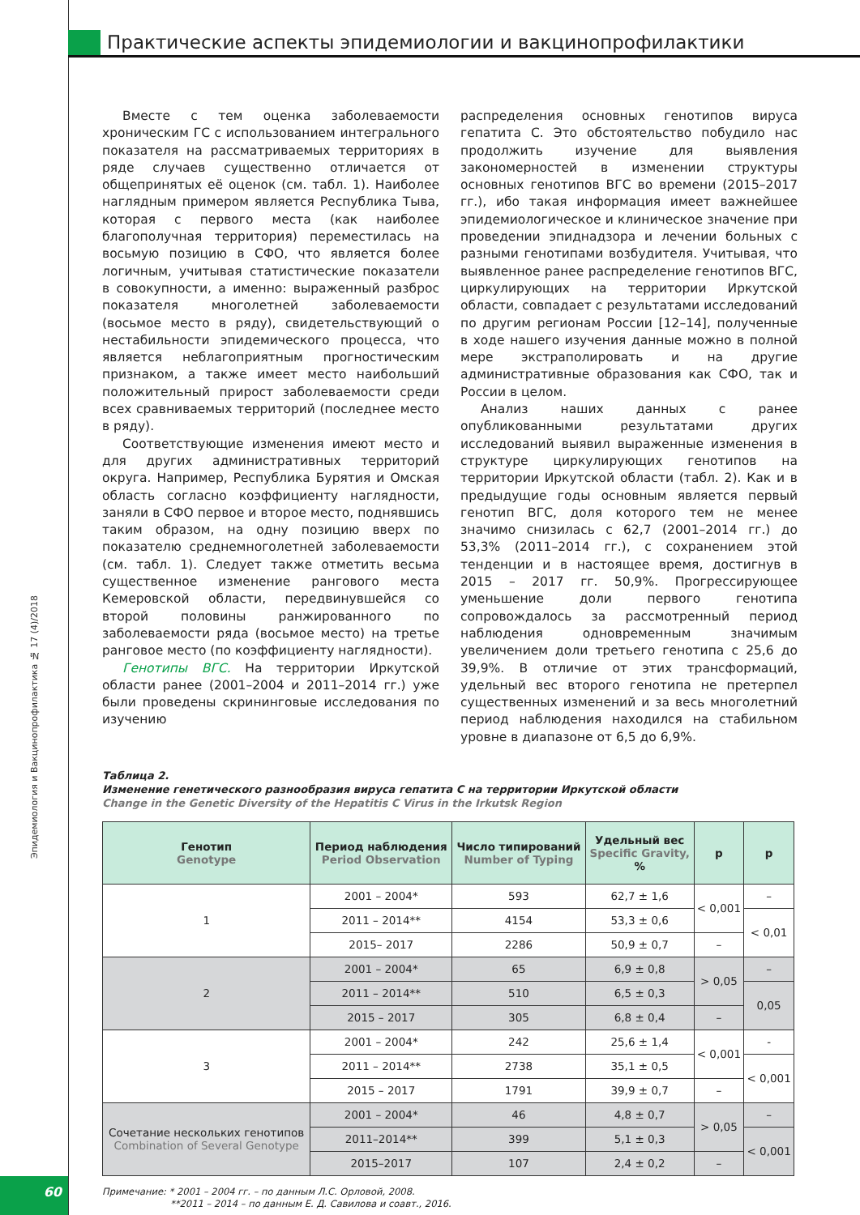Практические аспекты эпидемиологии и вакцинопрофилактики
Эпидемиология и Вакцинопрофилактика № 17 (4)/2018
60
Вместе с тем оценка заболеваемости хроническим ГС с использованием интегрального показателя на рассматриваемых территориях в ряде случаев существенно отличается от общепринятых её оценок (см. табл. 1). Наиболее наглядным примером является Республика Тыва, которая с первого места (как наиболее благополучная территория) переместилась на восьмую позицию в СФО, что является более логичным, учитывая статистические показатели в совокупности, а именно: выраженный разброс показателя многолетней заболеваемости (восьмое место в ряду), свидетельствующий о нестабильности эпидемического процесса, что является неблагоприятным прогностическим признаком, а также имеет место наибольший положительный прирост заболеваемости среди всех сравниваемых территорий (последнее место в ряду).
Соответствующие изменения имеют место и для других административных территорий округа. Например, Республика Бурятия и Омская область согласно коэффициенту наглядности, заняли в СФО первое и второе место, поднявшись таким образом, на одну позицию вверх по показателю среднемноголетней заболеваемости (см. табл. 1). Следует также отметить весьма существенное изменение рангового места Кемеровской области, передвинувшейся со второй половины ранжированного по заболеваемости ряда (восьмое место) на третье ранговое место (по коэффициенту наглядности).
Генотипы ВГС. На территории Иркутской области ранее (2001–2004 и 2011–2014 гг.) уже были проведены скрининговые исследования по изучению
распределения основных генотипов вируса гепатита С. Это обстоятельство побудило нас продолжить изучение для выявления закономерностей в изменении структуры основных генотипов ВГС во времени (2015–2017 гг.), ибо такая информация имеет важнейшее эпидемиологическое и клиническое значение при проведении эпиднадзора и лечении больных с разными генотипами возбудителя. Учитывая, что выявленное ранее распределение генотипов ВГС, циркулирующих на территории Иркутской области, совпадает с результатами исследований по другим регионам России [12–14], полученные в ходе нашего изучения данные можно в полной мере экстраполировать и на другие административные образования как СФО, так и России в целом.
Анализ наших данных с ранее опубликованными результатами других исследований выявил выраженные изменения в структуре циркулирующих генотипов на территории Иркутской области (табл. 2). Как и в предыдущие годы основным является первый генотип ВГС, доля которого тем не менее значимо снизилась с 62,7 (2001–2014 гг.) до 53,3% (2011–2014 гг.), с сохранением этой тенденции и в настоящее время, достигнув в 2015 – 2017 гг. 50,9%. Прогрессирующее уменьшение доли первого генотипа сопровождалось за рассмотренный период наблюдения одновременным значимым увеличением доли третьего генотипа с 25,6 до 39,9%. В отличие от этих трансформаций, удельный вес второго генотипа не претерпел существенных изменений и за весь многолетний период наблюдения находился на стабильном уровне в диапазоне от 6,5 до 6,9%.
Таблица 2.
Изменение генетического разнообразия вируса гепатита С на территории Иркутской области
Change in the Genetic Diversity of the Hepatitis C Virus in the Irkutsk Region
| Генотип Genotype | Период наблюдения Period Observation | Число типирований Number of Typing | Удельный вес Specific Gravity, % | p | p |
| --- | --- | --- | --- | --- | --- |
| 1 | 2001 – 2004* | 593 | 62,7 ± 1,6 | < 0,001 | – |
| | 2011 – 2014** | 4154 | 53,3 ± 0,6 | | < 0,01 |
| | 2015– 2017 | 2286 | 50,9 ± 0,7 | – | |
| 2 | 2001 – 2004* | 65 | 6,9 ± 0,8 | > 0,05 | – |
| | 2011 – 2014** | 510 | 6,5 ± 0,3 | | 0,05 |
| | 2015 – 2017 | 305 | 6,8 ± 0,4 | – | |
| 3 | 2001 – 2004* | 242 | 25,6 ± 1,4 | < 0,001 | - |
| | 2011 – 2014** | 2738 | 35,1 ± 0,5 | | < 0,001 |
| | 2015 – 2017 | 1791 | 39,9 ± 0,7 | – | |
| Сочетание нескольких генотипов Combination of Several Genotype | 2001 – 2004* | 46 | 4,8 ± 0,7 | > 0,05 | – |
| | 2011–2014** | 399 | 5,1 ± 0,3 | | < 0,001 |
| | 2015–2017 | 107 | 2,4 ± 0,2 | – | |
Примечание: * 2001 – 2004 гг. – по данным Л.С. Орловой, 2008.
**2011 – 2014 – по данным Е. Д. Савилова и соавт., 2016.